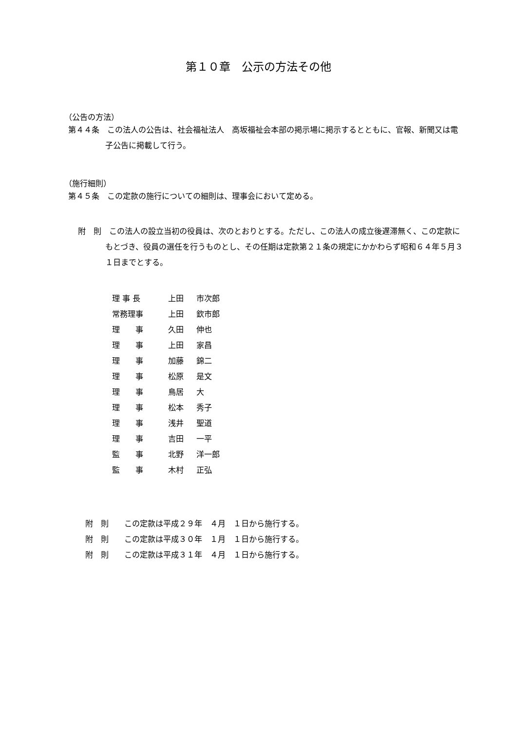第１０章　公示の方法その他
（公告の方法）
第４４条　この法人の公告は、社会福祉法人　高坂福祉会本部の掲示場に掲示するとともに、官報、新聞又は電子公告に掲載して行う。
（施行細則）
第４５条　この定款の施行についての細則は、理事会において定める。
附　則　この法人の設立当初の役員は、次のとおりとする。ただし、この法人の成立後遅滞無く、この定款にもとづき、役員の選任を行うものとし、その任期は定款第２１条の規定にかかわらず昭和６４年５月３１日までとする。
| 理 事 長 | 上田 | 市次郎 |
| 常務理事 | 上田 | 欽市郎 |
| 理 事 | 久田 | 伸也 |
| 理 事 | 上田 | 家昌 |
| 理 事 | 加藤 | 錦二 |
| 理 事 | 松原 | 是文 |
| 理 事 | 鳥居 | 大 |
| 理 事 | 松本 | 秀子 |
| 理 事 | 浅井 | 聖道 |
| 理 事 | 吉田 | 一平 |
| 監 事 | 北野 | 洋一郎 |
| 監 事 | 木村 | 正弘 |
附　則　　この定款は平成２９年　４月　１日から施行する。
附　則　　この定款は平成３０年　１月　１日から施行する。
附　則　　この定款は平成３１年　４月　１日から施行する。